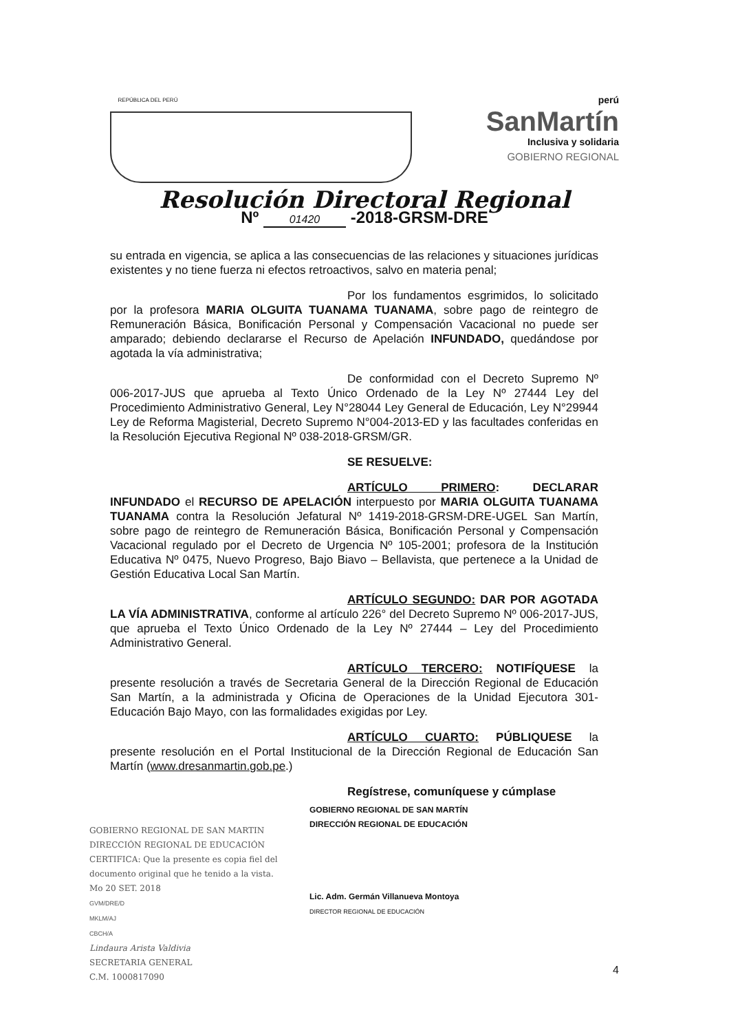REPÚBLICA DEL PERÚ
perú
SanMartín
Inclusiva y solidaria
GOBIERNO REGIONAL
Resolución Directoral Regional
Nº 01420 -2018-GRSM-DRE
su entrada en vigencia, se aplica a las consecuencias de las relaciones y situaciones jurídicas existentes y no tiene fuerza ni efectos retroactivos, salvo en materia penal;
Por los fundamentos esgrimidos, lo solicitado por la profesora MARIA OLGUITA TUANAMA TUANAMA, sobre pago de reintegro de Remuneración Básica, Bonificación Personal y Compensación Vacacional no puede ser amparado; debiendo declararse el Recurso de Apelación INFUNDADO, quedándose por agotada la vía administrativa;
De conformidad con el Decreto Supremo Nº 006-2017-JUS que aprueba al Texto Único Ordenado de la Ley Nº 27444 Ley del Procedimiento Administrativo General, Ley N°28044 Ley General de Educación, Ley N°29944 Ley de Reforma Magisterial, Decreto Supremo N°004-2013-ED y las facultades conferidas en la Resolución Ejecutiva Regional Nº 038-2018-GRSM/GR.
SE RESUELVE:
ARTÍCULO PRIMERO: DECLARAR INFUNDADO el RECURSO DE APELACIÓN interpuesto por MARIA OLGUITA TUANAMA TUANAMA contra la Resolución Jefatural Nº 1419-2018-GRSM-DRE-UGEL San Martín, sobre pago de reintegro de Remuneración Básica, Bonificación Personal y Compensación Vacacional regulado por el Decreto de Urgencia Nº 105-2001; profesora de la Institución Educativa Nº 0475, Nuevo Progreso, Bajo Biavo – Bellavista, que pertenece a la Unidad de Gestión Educativa Local San Martín.
ARTÍCULO SEGUNDO: DAR POR AGOTADA LA VÍA ADMINISTRATIVA, conforme al artículo 226° del Decreto Supremo Nº 006-2017-JUS, que aprueba el Texto Único Ordenado de la Ley Nº 27444 – Ley del Procedimiento Administrativo General.
ARTÍCULO TERCERO: NOTIFÍQUESE la presente resolución a través de Secretaria General de la Dirección Regional de Educación San Martín, a la administrada y Oficina de Operaciones de la Unidad Ejecutora 301-Educación Bajo Mayo, con las formalidades exigidas por Ley.
ARTÍCULO CUARTO: PÚBLIQUESE la presente resolución en el Portal Institucional de la Dirección Regional de Educación San Martín (www.dresanmartin.gob.pe.)
Regístrese, comuníquese y cúmplase
GOBIERNO REGIONAL DE SAN MARTIN
DIRECCIÓN REGIONAL DE EDUCACIÓN
CERTIFICA: Que la presente es copia fiel del documento original que he tenido a la vista.
Mo 20 SET. 2018
GVM/DRE/D
MKLM/AJ
CBCH/A
Lindaura Arista Valdivia
SECRETARIA GENERAL
C.M. 1000817090
GOBIERNO REGIONAL DE SAN MARTÍN
DIRECCIÓN REGIONAL DE EDUCACIÓN
Lic. Adm. Germán Villanueva Montoya
DIRECTOR REGIONAL DE EDUCACIÓN
4